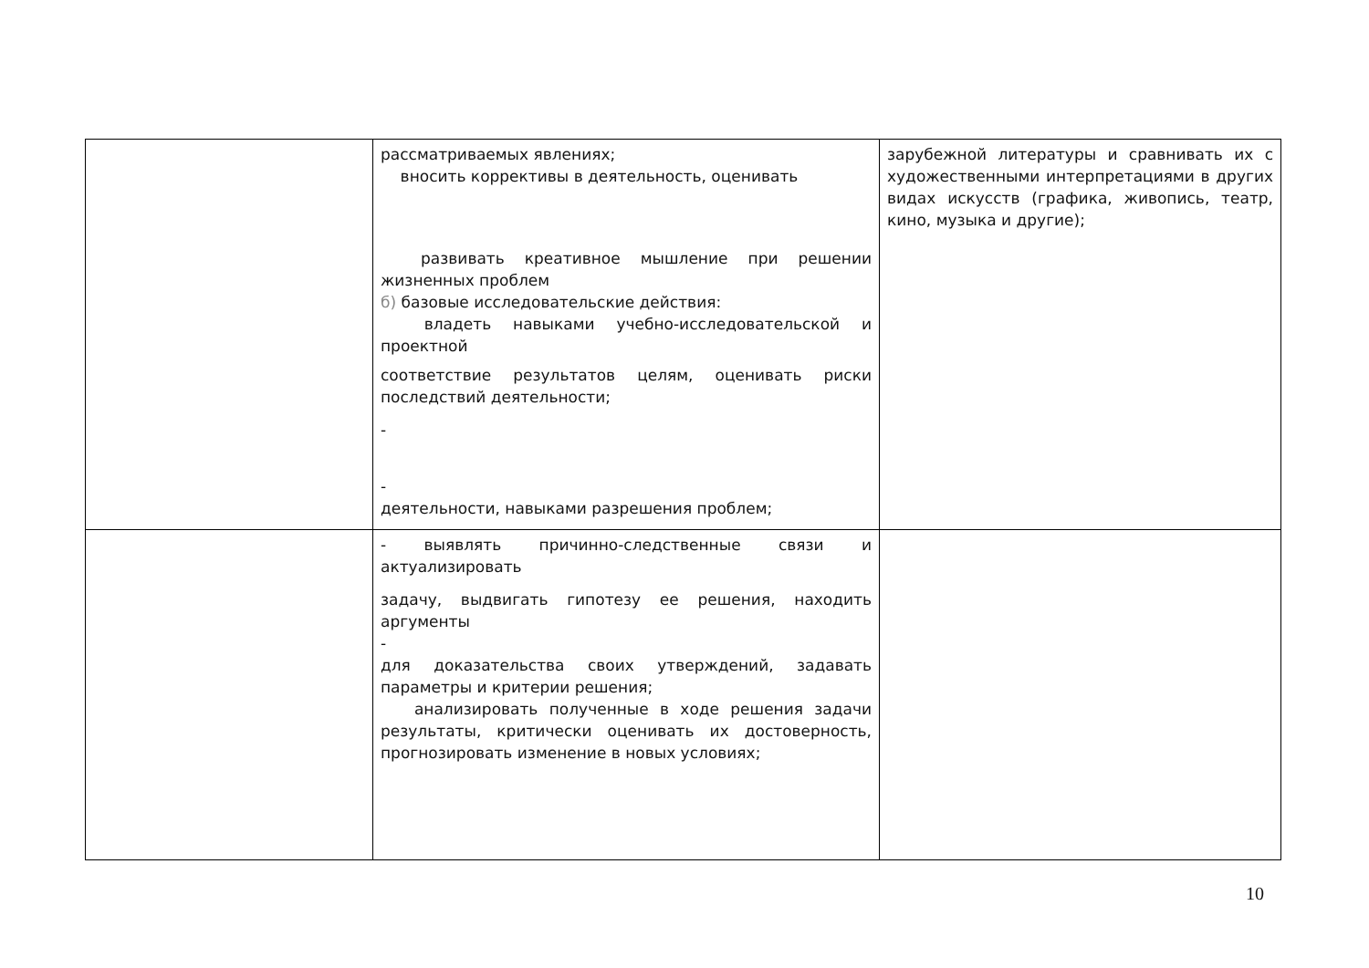| | рассматриваемых явлениях; вносить коррективы в деятельность, оценивать развивать креативное мышление при решении жизненных проблем б) базовые исследовательские действия: владеть навыками учебно-исследовательской и проектной соответствие результатов целям, оценивать риски последствий деятельности; - - деятельности, навыками разрешения проблем; | зарубежной литературы и сравнивать их с художественными интерпретациями в других видах искусств (графика, живопись, театр, кино, музыка и другие); |
| | - выявлять причинно-следственные связи и актуализировать задачу, выдвигать гипотезу ее решения, находить аргументы - для доказательства своих утверждений, задавать параметры и критерии решения; анализировать полученные в ходе решения задачи результаты, критически оценивать их достоверность, прогнозировать изменение в новых условиях; | |
10